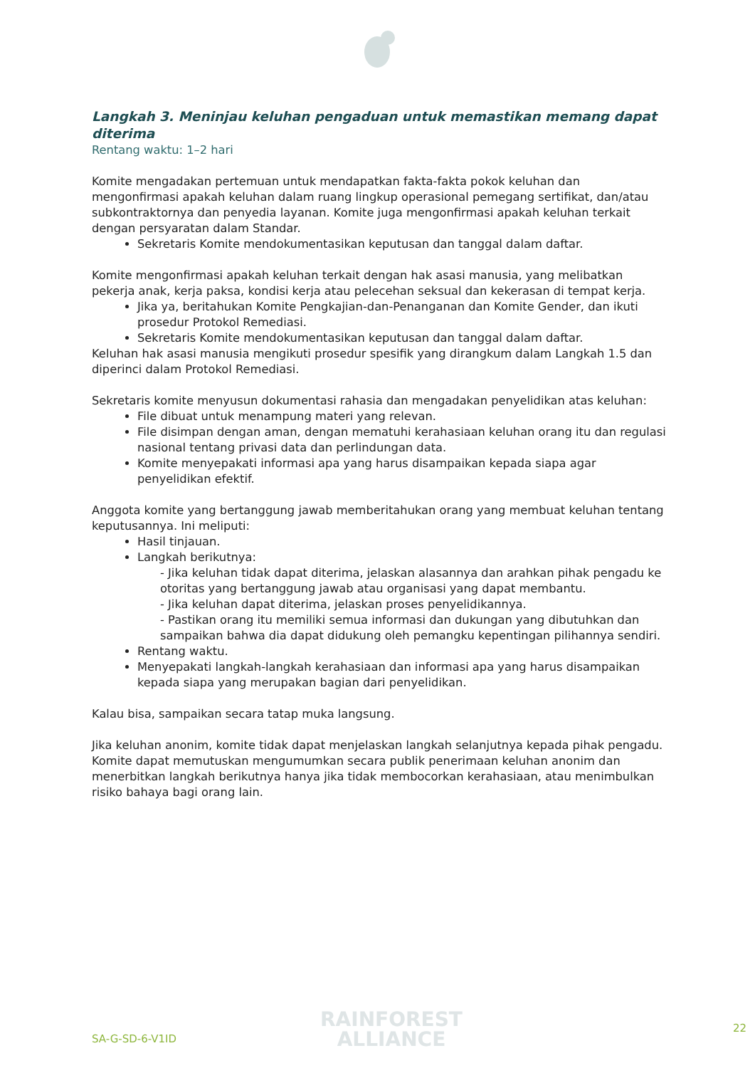Langkah 3. Meninjau keluhan pengaduan untuk memastikan memang dapat diterima
Rentang waktu: 1–2 hari
Komite mengadakan pertemuan untuk mendapatkan fakta-fakta pokok keluhan dan mengonfirmasi apakah keluhan dalam ruang lingkup operasional pemegang sertifikat, dan/atau subkontraktornya dan penyedia layanan. Komite juga mengonfirmasi apakah keluhan terkait dengan persyaratan dalam Standar.
Sekretaris Komite mendokumentasikan keputusan dan tanggal dalam daftar.
Komite mengonfirmasi apakah keluhan terkait dengan hak asasi manusia, yang melibatkan pekerja anak, kerja paksa, kondisi kerja atau pelecehan seksual dan kekerasan di tempat kerja.
Jika ya, beritahukan Komite Pengkajian-dan-Penanganan dan Komite Gender, dan ikuti prosedur Protokol Remediasi.
Sekretaris Komite mendokumentasikan keputusan dan tanggal dalam daftar.
Keluhan hak asasi manusia mengikuti prosedur spesifik yang dirangkum dalam Langkah 1.5 dan diperinci dalam Protokol Remediasi.
Sekretaris komite menyusun dokumentasi rahasia dan mengadakan penyelidikan atas keluhan:
File dibuat untuk menampung materi yang relevan.
File disimpan dengan aman, dengan mematuhi kerahasiaan keluhan orang itu dan regulasi nasional tentang privasi data dan perlindungan data.
Komite menyepakati informasi apa yang harus disampaikan kepada siapa agar penyelidikan efektif.
Anggota komite yang bertanggung jawab memberitahukan orang yang membuat keluhan tentang keputusannya. Ini meliputi:
Hasil tinjauan.
Langkah berikutnya:
- Jika keluhan tidak dapat diterima, jelaskan alasannya dan arahkan pihak pengadu ke otoritas yang bertanggung jawab atau organisasi yang dapat membantu.
- Jika keluhan dapat diterima, jelaskan proses penyelidikannya.
- Pastikan orang itu memiliki semua informasi dan dukungan yang dibutuhkan dan sampaikan bahwa dia dapat didukung oleh pemangku kepentingan pilihannya sendiri.
Rentang waktu.
Menyepakati langkah-langkah kerahasiaan dan informasi apa yang harus disampaikan kepada siapa yang merupakan bagian dari penyelidikan.
Kalau bisa, sampaikan secara tatap muka langsung.
Jika keluhan anonim, komite tidak dapat menjelaskan langkah selanjutnya kepada pihak pengadu. Komite dapat memutuskan mengumumkan secara publik penerimaan keluhan anonim dan menerbitkan langkah berikutnya hanya jika tidak membocorkan kerahasiaan, atau menimbulkan risiko bahaya bagi orang lain.
SA-G-SD-6-V1ID
RAINFOREST
ALLIANCE
22